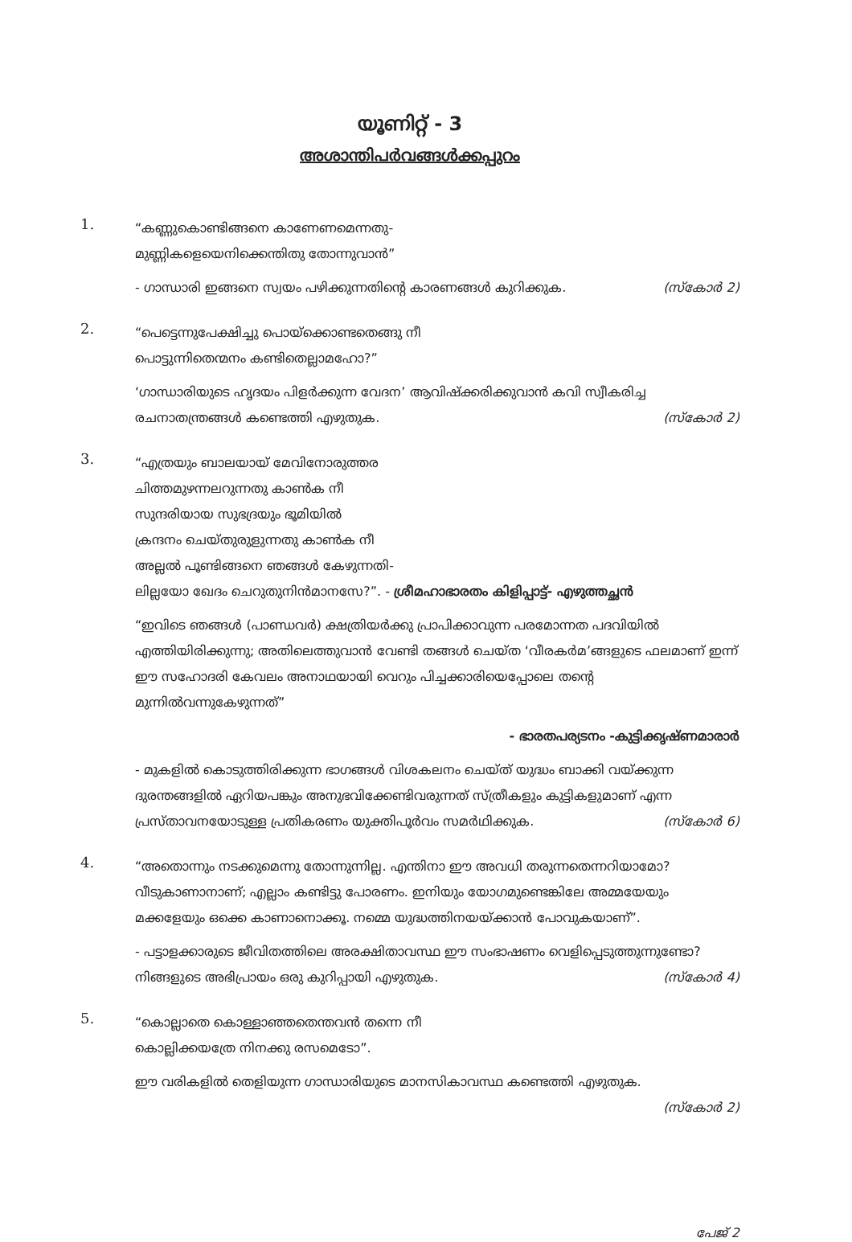യൂണിറ്റ് - 3
അശാന്തിപർവങ്ങൾക്കപ്പുറം
1.
“കണ്ണുകൊണ്ടിങ്ങനെ കാണേണമെന്നതു-
മുണ്ണികളെയെനിക്കെന്തിതു തോന്നുവാൻ”
- ഗാന്ധാരി ഇങ്ങനെ സ്വയം പഴിക്കുന്നതിന്റെ കാരണങ്ങൾ കുറിക്കുക. (സ്കോർ 2)
2.
“പെട്ടെന്നുപേക്ഷിച്ചു പൊയ്ക്കൊണ്ടതെങ്ങു നീ
പൊട്ടുന്നിതെന്മനം കണ്ടിതെല്ലാമഹോ?”
‘ഗാന്ധാരിയുടെ ഹൃദയം പിളർക്കുന്ന വേദന’ ആവിഷ്ക്കരിക്കുവാൻ കവി സ്വീകരിച്ച രചനാതന്ത്രങ്ങൾ കണ്ടെത്തി എഴുതുക. (സ്കോർ 2)
3.
“എത്രയും ബാലയായ് മേവിനോരുത്തര
ചിത്തമുഴന്നലറുന്നതു കാൺക നീ
സുന്ദരിയായ സുഭദ്രയും ഭൂമിയിൽ
ക്രന്ദനം ചെയ്തുരുളുന്നതു കാൺക നീ
അല്ലൽ പൂണ്ടിങ്ങനെ ഞങ്ങൾ കേഴുന്നതി-
ലില്ലയോ ഖേദം ചെറുതുനിൻമാനസേ?”. - ശ്രീമഹാഭാരതം കിളിപ്പാട്ട്- എഴുത്തച്ഛൻ
“ഇവിടെ ഞങ്ങൾ (പാണ്ഡവർ) ക്ഷത്രിയർക്കു പ്രാപിക്കാവുന്ന പരമോന്നത പദവിയിൽ എത്തിയിരിക്കുന്നു; അതിലെത്തുവാൻ വേണ്ടി തങ്ങൾ ചെയ്ത ‘വീരകർമ’ങ്ങളുടെ ഫലമാണ് ഇന്ന് ഈ സഹോദരി കേവലം അനാഥയായി വെറും പിച്ചക്കാരിയെപ്പോലെ തന്റെ മുന്നിൽവന്നുകേഴുന്നത്”
- ഭാരതപര്യടനം -കുട്ടിക്കൃഷ്ണമാരാർ
- മുകളിൽ കൊടുത്തിരിക്കുന്ന ഭാഗങ്ങൾ വിശകലനം ചെയ്ത് യുദ്ധം ബാക്കി വയ്ക്കുന്ന ദുരന്തങ്ങളിൽ ഏറിയപങ്കും അനുഭവിക്കേണ്ടിവരുന്നത് സ്ത്രീകളും കുട്ടികളുമാണ് എന്ന പ്രസ്താവനയോടുള്ള പ്രതികരണം യുക്തിപൂർവം സമർഥിക്കുക. (സ്കോർ 6)
4.
“അതൊന്നും നടക്കുമെന്നു തോന്നുന്നില്ല. എന്തിനാ ഈ അവധി തരുന്നതെന്നറിയാമോ? വീടുകാണാനാണ്; എല്ലാം കണ്ടിട്ടു പോരണം. ഇനിയും യോഗമുണ്ടെങ്കിലേ അമ്മയേയും മക്കളേയും ഒക്കെ കാണാനൊക്കൂ. നമ്മെ യുദ്ധത്തിനയയ്ക്കാൻ പോവുകയാണ്”.
- പട്ടാളക്കാരുടെ ജീവിതത്തിലെ അരക്ഷിതാവസ്ഥ ഈ സംഭാഷണം വെളിപ്പെടുത്തുന്നുണ്ടോ? നിങ്ങളുടെ അഭിപ്രായം ഒരു കുറിപ്പായി എഴുതുക. (സ്കോർ 4)
5.
“കൊല്ലാതെ കൊള്ളാഞ്ഞതെന്തവൻ തന്നെ നീ
കൊല്ലിക്കയത്രേ നിനക്കു രസമെടോ”.
ഈ വരികളിൽ തെളിയുന്ന ഗാന്ധാരിയുടെ മാനസികാവസ്ഥ കണ്ടെത്തി എഴുതുക.
(സ്കോർ 2)
പേജ് 2